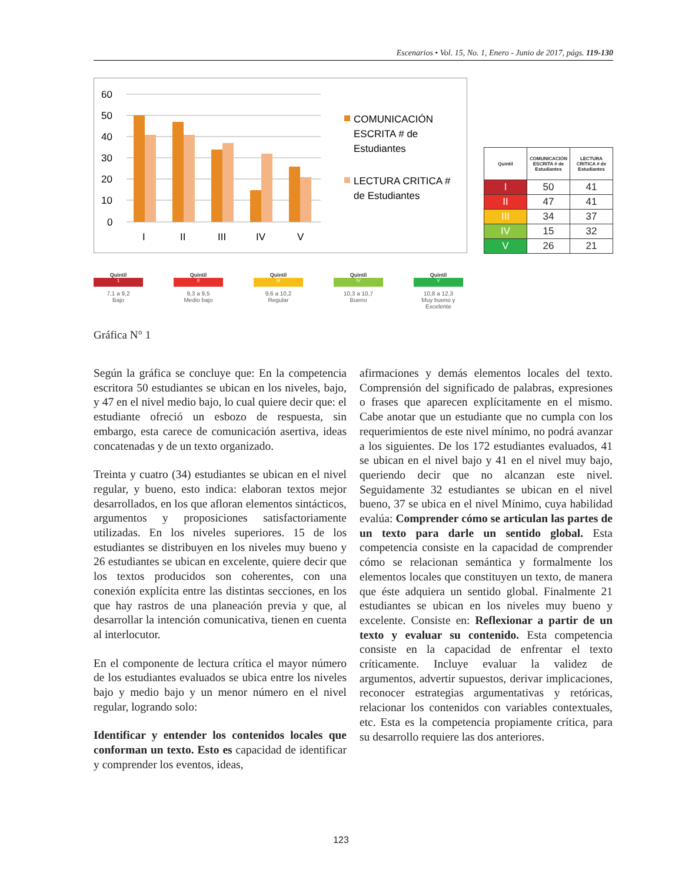Escenarios • Vol. 15, No. 1, Enero - Junio de 2017, págs. 119-130
60
50
40
30
20
10
0
I
II
III
IV
V
COMUNICACIÓN
ESCRITA # de
Estudiantes
LECTURA CRITICA #
de Estudiantes
| Quintil | COMUNICACIÓN ESCRITA # de Estudiantes | LECTURA CRITICA # de Estudiantes |
| --- | --- | --- |
| I | 50 | 41 |
| II | 47 | 41 |
| III | 34 | 37 |
| IV | 15 | 32 |
| V | 26 | 21 |
Quintil
1
7,1 a 9,2
Bajo
Quintil
II
9,3 a 9,5
Medio bajo
Quintil
III
9,6 a 10,2
Regular
Quintil
IV
10,3 a 10,7
Bueno
Quintil
V
10,8 a 12,3
Muy bueno y Excelente
Gráfica N° 1
Según la gráfica se concluye que: En la competencia escritora 50 estudiantes se ubican en los niveles, bajo, y 47 en el nivel medio bajo, lo cual quiere decir que: el estudiante ofreció un esbozo de respuesta, sin embargo, esta carece de comunicación asertiva, ideas concatenadas y de un texto organizado.
Treinta y cuatro (34) estudiantes se ubican en el nivel regular, y bueno, esto indica: elaboran textos mejor desarrollados, en los que afloran elementos sintácticos, argumentos y proposiciones satisfactoriamente utilizadas. En los niveles superiores. 15 de los estudiantes se distribuyen en los niveles muy bueno y 26 estudiantes se ubican en excelente, quiere decir que los textos producidos son coherentes, con una conexión explícita entre las distintas secciones, en los que hay rastros de una planeación previa y que, al desarrollar la intención comunicativa, tienen en cuenta al interlocutor.
En el componente de lectura crítica el mayor número de los estudiantes evaluados se ubica entre los niveles bajo y medio bajo y un menor número en el nivel regular, logrando solo:
Identificar y entender los contenidos locales que conforman un texto. Esto es capacidad de identificar y comprender los eventos, ideas,
afirmaciones y demás elementos locales del texto. Comprensión del significado de palabras, expresiones o frases que aparecen explícitamente en el mismo. Cabe anotar que un estudiante que no cumpla con los requerimientos de este nivel mínimo, no podrá avanzar a los siguientes. De los 172 estudiantes evaluados, 41 se ubican en el nivel bajo y 41 en el nivel muy bajo, queriendo decir que no alcanzan este nivel. Seguidamente 32 estudiantes se ubican en el nivel bueno, 37 se ubica en el nivel Mínimo, cuya habilidad evalúa: Comprender cómo se articulan las partes de un texto para darle un sentido global. Esta competencia consiste en la capacidad de comprender cómo se relacionan semántica y formalmente los elementos locales que constituyen un texto, de manera que éste adquiera un sentido global. Finalmente 21 estudiantes se ubican en los niveles muy bueno y excelente. Consiste en: Reflexionar a partir de un texto y evaluar su contenido. Esta competencia consiste en la capacidad de enfrentar el texto críticamente. Incluye evaluar la validez de argumentos, advertir supuestos, derivar implicaciones, reconocer estrategias argumentativas y retóricas, relacionar los contenidos con variables contextuales, etc. Esta es la competencia propiamente crítica, para su desarrollo requiere las dos anteriores.
123